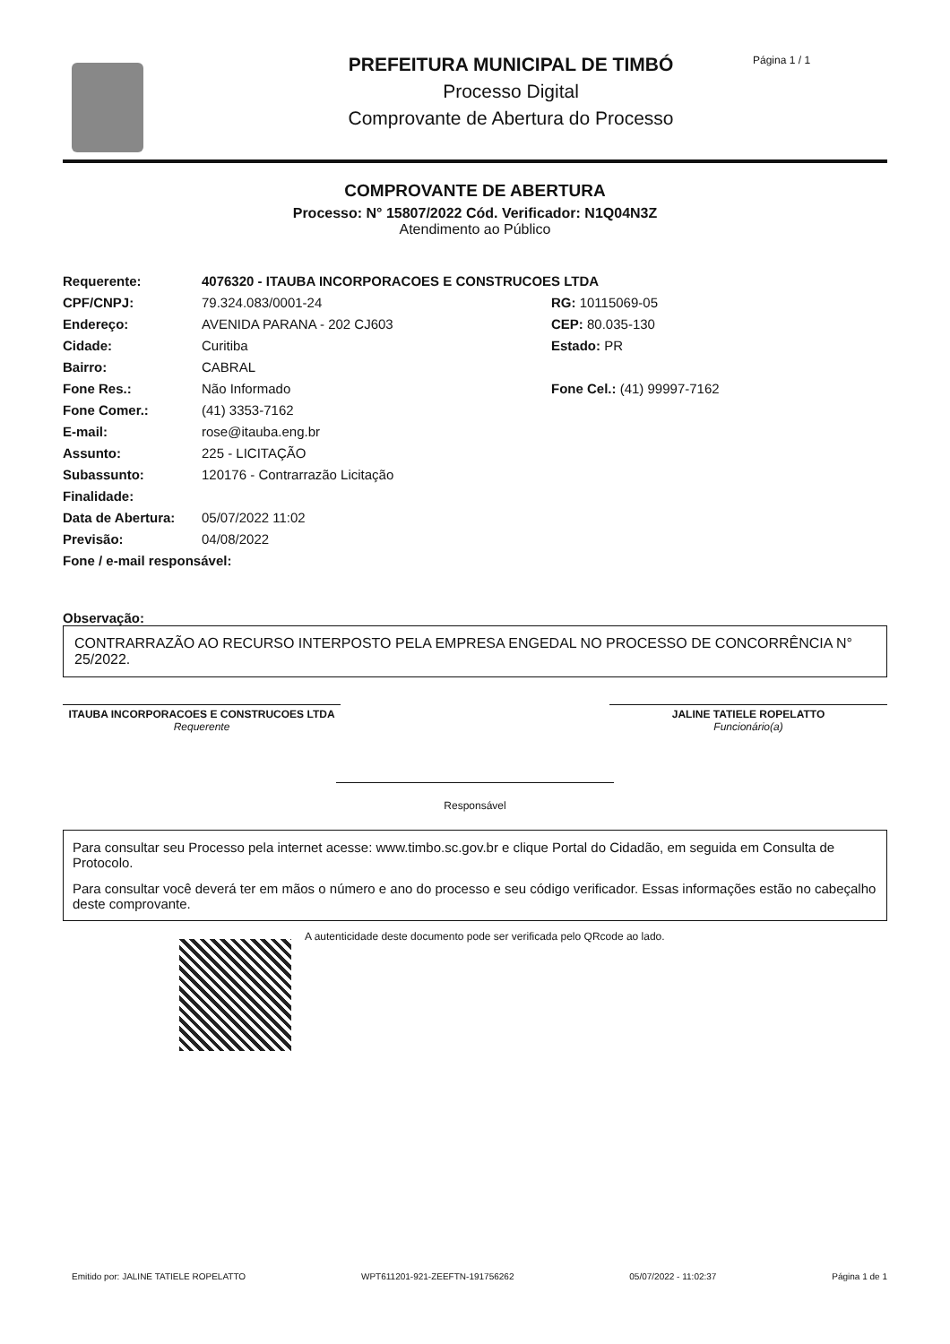PREFEITURA MUNICIPAL DE TIMBÓ
Processo Digital
Comprovante de Abertura do Processo
Página 1 / 1
COMPROVANTE DE ABERTURA
Processo: N° 15807/2022 Cód. Verificador: N1Q04N3Z
Atendimento ao Público
Requerente: 4076320 - ITAUBA INCORPORACOES E CONSTRUCOES LTDA
CPF/CNPJ: 79.324.083/0001-24 RG: 10115069-05
Endereço: AVENIDA PARANA - 202 CJ603 CEP: 80.035-130
Cidade: Curitiba Estado: PR
Bairro: CABRAL
Fone Res.: Não Informado Fone Cel.: (41) 99997-7162
Fone Comer.: (41) 3353-7162
E-mail: rose@itauba.eng.br
Assunto: 225 - LICITAÇÃO
Subassunto: 120176 - Contrarrazão Licitação
Finalidade:
Data de Abertura: 05/07/2022 11:02
Previsão: 04/08/2022
Fone / e-mail responsável:
Observação:
CONTRARRAZÃO AO RECURSO INTERPOSTO PELA EMPRESA ENGEDAL NO PROCESSO DE CONCORRÊNCIA N° 25/2022.
ITAUBA INCORPORACOES E CONSTRUCOES LTDA
Requerente
JALINE TATIELE ROPELATTO
Funcionário(a)
Responsável
Para consultar seu Processo pela internet acesse: www.timbo.sc.gov.br e clique Portal do Cidadão, em seguida em Consulta de Protocolo.
Para consultar você deverá ter em mãos o número e ano do processo e seu código verificador. Essas informações estão no cabeçalho deste comprovante.
A autenticidade deste documento pode ser verificada pelo QRcode ao lado.
Emitido por: JALINE TATIELE ROPELATTO WPT611201-921-ZEEFTN-191756262 05/07/2022 - 11:02:37 Página 1 de 1